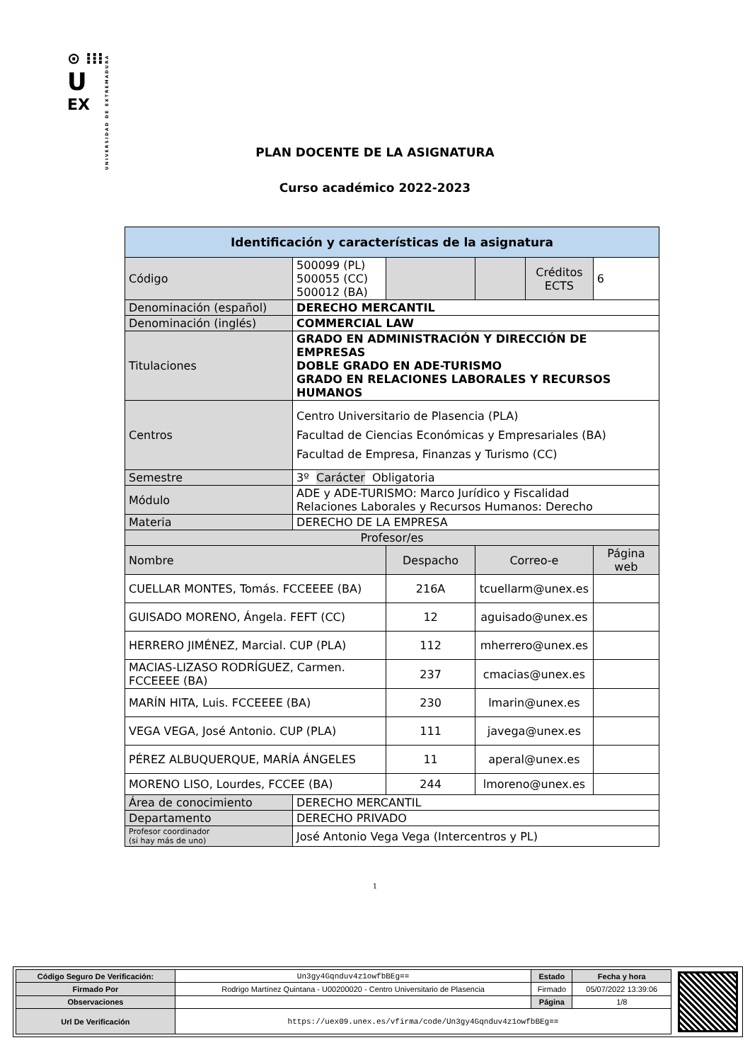⊙ ⁝⁝⁝
U
EX
UNIVERSIDAD DE EXTREMADURA
PLAN DOCENTE DE LA ASIGNATURA
Curso académico 2022-2023
| Identificación y características de la asignatura | | | | | |
| --- | --- | --- | --- | --- | --- |
| Código | 500099 (PL) 500055 (CC) 500012 (BA) | | | Créditos ECTS | 6 |
| Denominación (español) | DERECHO MERCANTIL | | | | |
| Denominación (inglés) | COMMERCIAL LAW | | | | |
| Titulaciones | GRADO EN ADMINISTRACIÓN Y DIRECCIÓN DE EMPRESAS DOBLE GRADO EN ADE-TURISMO GRADO EN RELACIONES LABORALES Y RECURSOS HUMANOS | | | | |
| Centros | Centro Universitario de Plasencia (PLA) Facultad de Ciencias Económicas y Empresariales (BA) Facultad de Empresa, Finanzas y Turismo (CC) | | | | |
| Semestre | 3º Carácter Obligatoria | | | | |
| Módulo | ADE y ADE-TURISMO: Marco Jurídico y Fiscalidad Relaciones Laborales y Recursos Humanos: Derecho | | | | |
| Materia | DERECHO DE LA EMPRESA | | | | |
| Profesor/es | | | | | |
| Nombre | | Despacho | Correo-e | | Página web |
| CUELLAR MONTES, Tomás. FCCEEEE (BA) | | 216A | tcuellarm@unex.es | | |
| GUISADO MORENO, Ángela. FEFT (CC) | | 12 | aguisado@unex.es | | |
| HERRERO JIMÉNEZ, Marcial. CUP (PLA) | | 112 | mherrero@unex.es | | |
| MACIAS-LIZASO RODRÍGUEZ, Carmen. FCCEEEE (BA) | | 237 | cmacias@unex.es | | |
| MARÍN HITA, Luis. FCCEEEE (BA) | | 230 | lmarin@unex.es | | |
| VEGA VEGA, José Antonio. CUP (PLA) | | 111 | javega@unex.es | | |
| PÉREZ ALBUQUERQUE, MARÍA ÁNGELES | | 11 | aperal@unex.es | | |
| MORENO LISO, Lourdes, FCCEE (BA) | | 244 | lmoreno@unex.es | | |
| Área de conocimiento | DERECHO MERCANTIL | | | | |
| Departamento | DERECHO PRIVADO | | | | |
| Profesor coordinador (si hay más de uno) | José Antonio Vega Vega (Intercentros y PL) | | | | |
1
| Código Seguro De Verificación: | Un3gy4Gqnduv4z1owfbBEg== | Estado | Fecha y hora |
| Firmado Por | Rodrigo Martínez Quintana - U00200020 - Centro Universitario de Plasencia | Firmado | 05/07/2022 13:39:06 |
| Observaciones | | Página | 1/8 |
| Url De Verificación | https://uex09.unex.es/vfirma/code/Un3gy4Gqnduv4z1owfbBEg== | | |